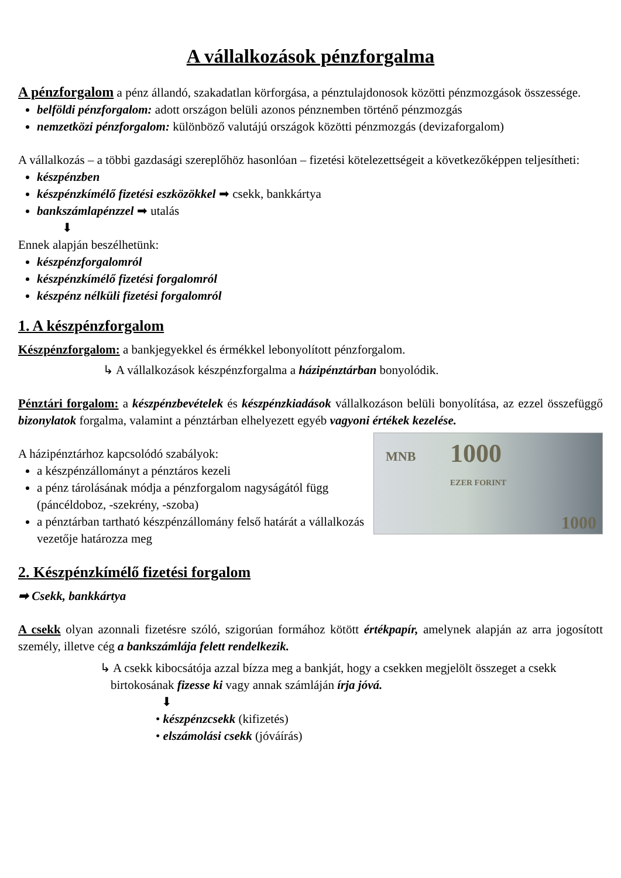A vállalkozások pénzforgalma
A pénzforgalom a pénz állandó, szakadatlan körforgása, a pénztulajdonosok közötti pénzmozgások összessége.
belföldi pénzforgalom: adott országon belüli azonos pénznemben történő pénzmozgás
nemzetközi pénzforgalom: különböző valutájú országok közötti pénzmozgás (devizaforgalom)
A vállalkozás – a többi gazdasági szereplőhöz hasonlóan – fizetési kötelezettségeit a következőképpen teljesítheti:
készpénzben
készpénzkímélő fizetési eszközökkel ➡ csekk, bankkártya
bankszámlapénzzel ➡ utalás
⬇
Ennek alapján beszélhetünk:
készpénzforgalomról
készpénzkímélő fizetési forgalomról
készpénz nélküli fizetési forgalomról
1. A készpénzforgalom
Készpénzforgalom: a bankjegyekkel és érmékkel lebonyolított pénzforgalom.
↳ A vállalkozások készpénzforgalma a házipénztárban bonyolódik.
Pénztári forgalom: a készpénzbevételek és készpénzkiadások vállalkozáson belüli bonyolítása, az ezzel összefüggő bizonylatok forgalma, valamint a pénztárban elhelyezett egyéb vagyoni értékek kezelése.
MNB 1000
EZER FORINT
1000
A házipénztárhoz kapcsolódó szabályok:
a készpénzállományt a pénztáros kezeli
a pénz tárolásának módja a pénzforgalom nagyságától függ (páncéldoboz, -szekrény, -szoba)
a pénztárban tartható készpénzállomány felső határát a vállalkozás vezetője határozza meg
2. Készpénzkímélő fizetési forgalom
➡ Csekk, bankkártya
A csekk olyan azonnali fizetésre szóló, szigorúan formához kötött értékpapír, amelynek alapján az arra jogosított személy, illetve cég a bankszámlája felett rendelkezik.
↳ A csekk kibocsátója azzal bízza meg a bankját, hogy a csekken megjelölt összeget a csekk birtokosának fizesse ki vagy annak számláján írja jóvá.
⬇
• készpénzcsekk (kifizetés)
• elszámolási csekk (jóváírás)